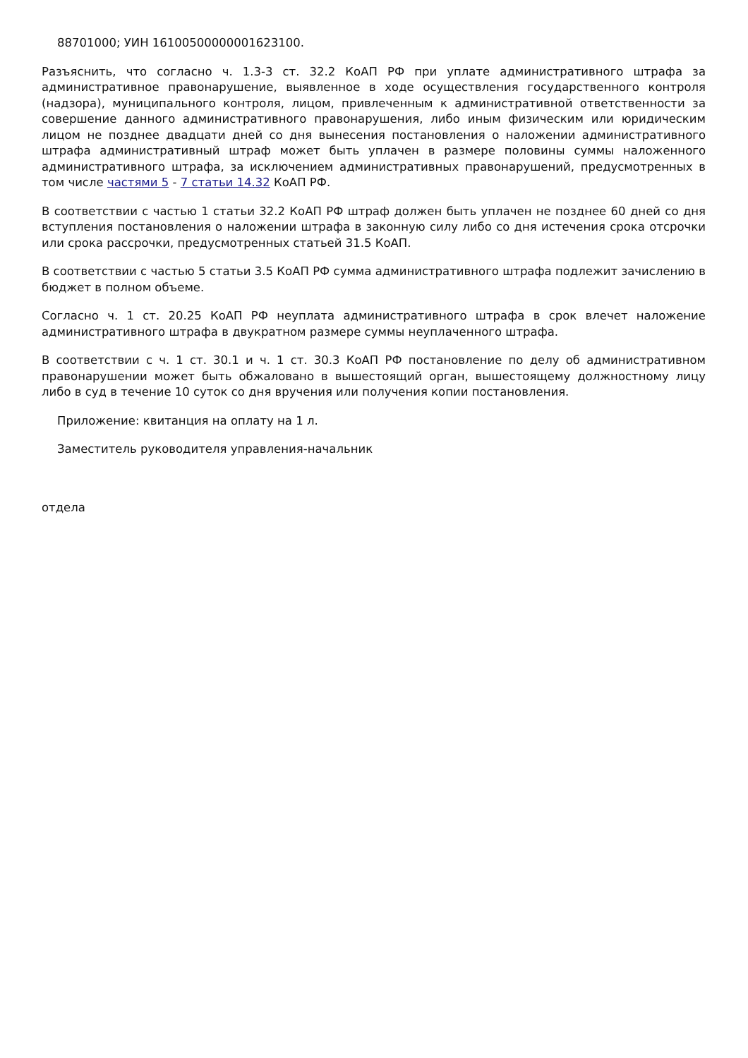88701000; УИН 16100500000001623100.
Разъяснить, что согласно ч. 1.3-3 ст. 32.2 КоАП РФ при уплате административного штрафа за административное правонарушение, выявленное в ходе осуществления государственного контроля (надзора), муниципального контроля, лицом, привлеченным к административной ответственности за совершение данного административного правонарушения, либо иным физическим или юридическим лицом не позднее двадцати дней со дня вынесения постановления о наложении административного штрафа административный штраф может быть уплачен в размере половины суммы наложенного административного штрафа, за исключением административных правонарушений, предусмотренных в том числе частями 5 - 7 статьи 14.32 КоАП РФ.
В соответствии с частью 1 статьи 32.2 КоАП РФ штраф должен быть уплачен не позднее 60 дней со дня вступления постановления о наложении штрафа в законную силу либо со дня истечения срока отсрочки или срока рассрочки, предусмотренных статьей 31.5 КоАП.
В соответствии с частью 5 статьи 3.5 КоАП РФ сумма административного штрафа подлежит зачислению в бюджет в полном объеме.
Согласно ч. 1 ст. 20.25 КоАП РФ неуплата административного штрафа в срок влечет наложение административного штрафа в двукратном размере суммы неуплаченного штрафа.
В соответствии с ч. 1 ст. 30.1 и ч. 1 ст. 30.3 КоАП РФ постановление по делу об административном правонарушении может быть обжаловано в вышестоящий орган, вышестоящему должностному лицу либо в суд в течение 10 суток со дня вручения или получения копии постановления.
Приложение: квитанция на оплату на 1 л.
Заместитель руководителя управления-начальник
отдела